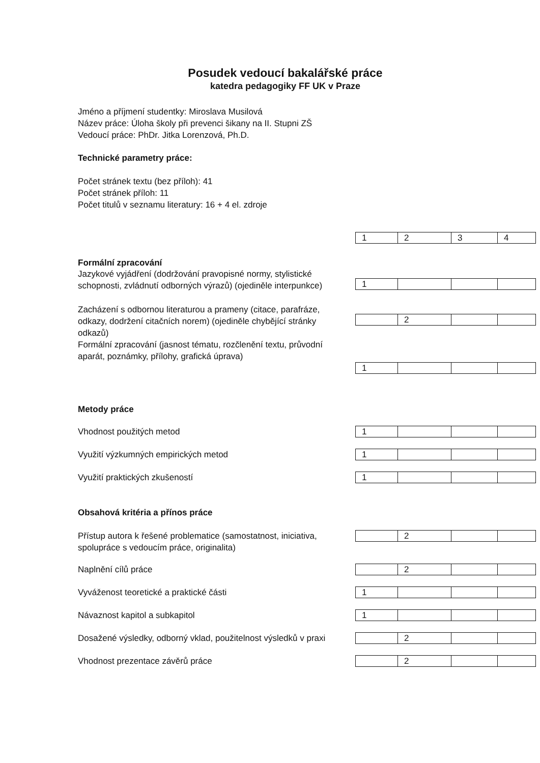Posudek vedoucí bakalářské práce
katedra pedagogiky FF UK v Praze
Jméno a příjmení studentky: Miroslava Musilová
Název práce: Úloha školy při prevenci šikany na II. Stupni ZŠ
Vedoucí práce: PhDr. Jitka Lorenzová, Ph.D.
Technické parametry práce:
Počet stránek textu (bez příloh): 41
Počet stránek příloh: 11
Počet titulů v seznamu literatury: 16 + 4 el. zdroje
| 1 | 2 | 3 | 4 |
Formální zpracování
Jazykové vyjádření (dodržování pravopisné normy, stylistické schopnosti, zvládnutí odborných výrazů) (ojediněle interpunkce)
| 1 | | | |
Zacházení s odbornou literaturou a prameny (citace, parafráze, odkazy, dodržení citačních norem) (ojediněle chybějící stránky odkazů)
Formální zpracování (jasnost tématu, rozčlenění textu, průvodní aparát, poznámky, přílohy, grafická úprava)
| | 2 | | |
| 1 | | | |
Metody práce
Vhodnost použitých metod
| 1 | | | |
Využití výzkumných empirických metod
| 1 | | | |
Využití praktických zkušeností
| 1 | | | |
Obsahová kritéria a přínos práce
Přístup autora k řešené problematice (samostatnost, iniciativa, spolupráce s vedoucím práce, originalita)
| | 2 | | |
Naplnění cílů práce
| | 2 | | |
Vyváženost teoretické a praktické části
| 1 | | | |
Návaznost kapitol a subkapitol
| 1 | | | |
Dosažené výsledky, odborný vklad, použitelnost výsledků v praxi
| | 2 | | |
Vhodnost prezentace závěrů práce
| | 2 | | |